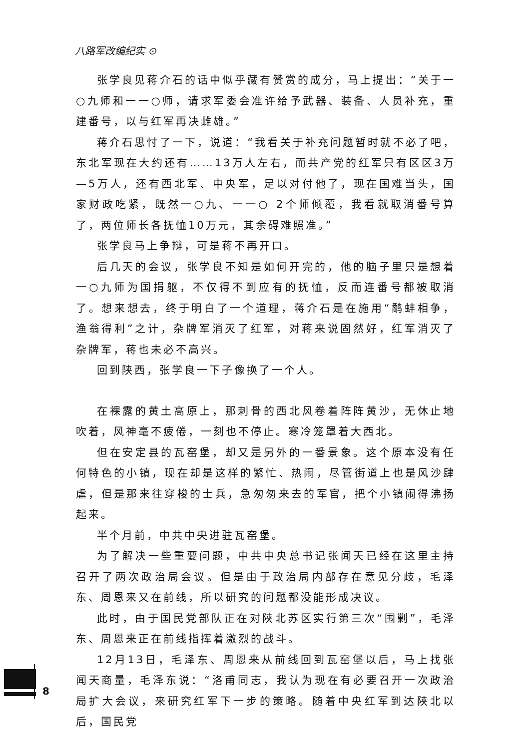八路军改编纪实 ⊙
张学良见蒋介石的话中似乎藏有赞赏的成分，马上提出：“关于一○九师和一一○师，请求军委会准许给予武器、装备、人员补充，重建番号，以与红军再决雌雄。”
蒋介石思忖了一下，说道：“我看关于补充问题暂时就不必了吧，东北军现在大约还有……13万人左右，而共产党的红军只有区区3万—5万人，还有西北军、中央军，足以对付他了，现在国难当头，国家财政吃紧，既然一○九、一一○ 2个师倾覆，我看就取消番号算了，两位师长各抚恤10万元，其余碍难照准。”
张学良马上争辩，可是蒋不再开口。
后几天的会议，张学良不知是如何开完的，他的脑子里只是想着一○九师为国捐躯，不仅得不到应有的抚恤，反而连番号都被取消了。想来想去，终于明白了一个道理，蒋介石是在施用“鹬蚌相争，渔翁得利”之计，杂牌军消灭了红军，对蒋来说固然好，红军消灭了杂牌军，蒋也未必不高兴。
回到陕西，张学良一下子像换了一个人。
在裸露的黄土高原上，那刺骨的西北风卷着阵阵黄沙，无休止地吹着，风神毫不疲倦，一刻也不停止。寒冷笼罩着大西北。
但在安定县的瓦窑堡，却又是另外的一番景象。这个原本没有任何特色的小镇，现在却是这样的繁忙、热闹，尽管街道上也是风沙肆虐，但是那来往穿梭的士兵，急匆匆来去的军官，把个小镇闹得沸扬起来。
半个月前，中共中央进驻瓦窑堡。
为了解决一些重要问题，中共中央总书记张闻天已经在这里主持召开了两次政治局会议。但是由于政治局内部存在意见分歧，毛泽东、周恩来又在前线，所以研究的问题都没能形成决议。
此时，由于国民党部队正在对陕北苏区实行第三次“围剿”，毛泽东、周恩来正在前线指挥着激烈的战斗。
12月13日，毛泽东、周恩来从前线回到瓦窑堡以后，马上找张闻天商量，毛泽东说：“洛甫同志，我认为现在有必要召开一次政治局扩大会议，来研究红军下一步的策略。随着中央红军到达陕北以后，国民党
8